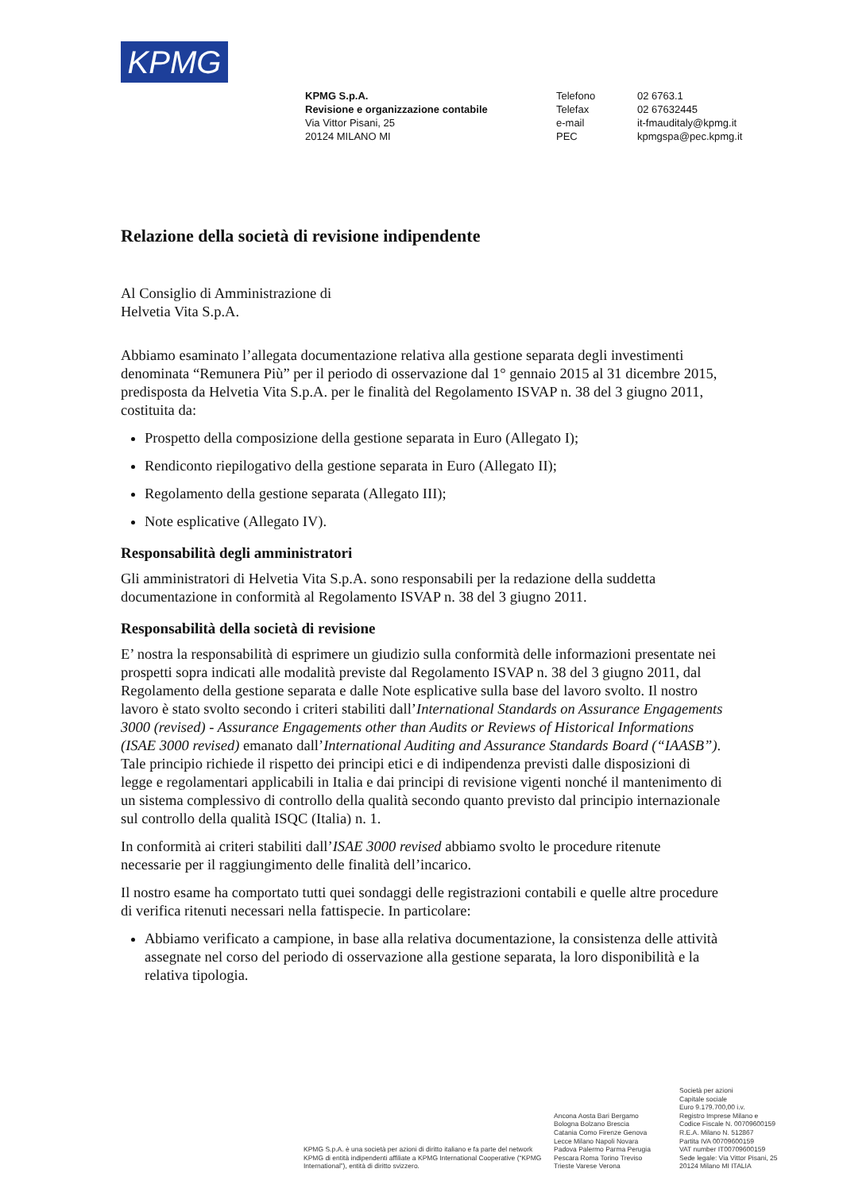KPMG
KPMG S.p.A.
Revisione e organizzazione contabile
Via Vittor Pisani, 25
20124 MILANO MI
Telefono
Telefax
e-mail
PEC
02 6763.1
02 67632445
it-fmauditaly@kpmg.it
kpmgspa@pec.kpmg.it
Relazione della società di revisione indipendente
Al Consiglio di Amministrazione di
Helvetia Vita S.p.A.
Abbiamo esaminato l’allegata documentazione relativa alla gestione separata degli investimenti denominata “Remunera Più” per il periodo di osservazione dal 1° gennaio 2015 al 31 dicembre 2015, predisposta da Helvetia Vita S.p.A. per le finalità del Regolamento ISVAP n. 38 del 3 giugno 2011, costituita da:
Prospetto della composizione della gestione separata in Euro (Allegato I);
Rendiconto riepilogativo della gestione separata in Euro (Allegato II);
Regolamento della gestione separata (Allegato III);
Note esplicative (Allegato IV).
Responsabilità degli amministratori
Gli amministratori di Helvetia Vita S.p.A. sono responsabili per la redazione della suddetta documentazione in conformità al Regolamento ISVAP n. 38 del 3 giugno 2011.
Responsabilità della società di revisione
E’ nostra la responsabilità di esprimere un giudizio sulla conformità delle informazioni presentate nei prospetti sopra indicati alle modalità previste dal Regolamento ISVAP n. 38 del 3 giugno 2011, dal Regolamento della gestione separata e dalle Note esplicative sulla base del lavoro svolto. Il nostro lavoro è stato svolto secondo i criteri stabiliti dall’International Standards on Assurance Engagements 3000 (revised) - Assurance Engagements other than Audits or Reviews of Historical Informations (ISAE 3000 revised) emanato dall’International Auditing and Assurance Standards Board (“IAASB”). Tale principio richiede il rispetto dei principi etici e di indipendenza previsti dalle disposizioni di legge e regolamentari applicabili in Italia e dai principi di revisione vigenti nonché il mantenimento di un sistema complessivo di controllo della qualità secondo quanto previsto dal principio internazionale sul controllo della qualità ISQC (Italia) n. 1.
In conformità ai criteri stabiliti dall’ISAE 3000 revised abbiamo svolto le procedure ritenute necessarie per il raggiungimento delle finalità dell’incarico.
Il nostro esame ha comportato tutti quei sondaggi delle registrazioni contabili e quelle altre procedure di verifica ritenuti necessari nella fattispecie. In particolare:
Abbiamo verificato a campione, in base alla relativa documentazione, la consistenza delle attività assegnate nel corso del periodo di osservazione alla gestione separata, la loro disponibilità e la relativa tipologia.
KPMG S.p.A. è una società per azioni di diritto italiano e fa parte del network KPMG di entità indipendenti affiliate a KPMG International Cooperative (“KPMG International”), entità di diritto svizzero.
Ancona Aosta Bari Bergamo
Bologna Bolzano Brescia
Catania Como Firenze Genova
Lecce Milano Napoli Novara
Padova Palermo Parma Perugia
Pescara Roma Torino Treviso
Trieste Varese Verona
Società per azioni
Capitale sociale
Euro 9.179.700,00 i.v.
Registro Imprese Milano e
Codice Fiscale N. 00709600159
R.E.A. Milano N. 512867
Partita IVA 00709600159
VAT number IT00709600159
Sede legale: Via Vittor Pisani, 25
20124 Milano MI ITALIA